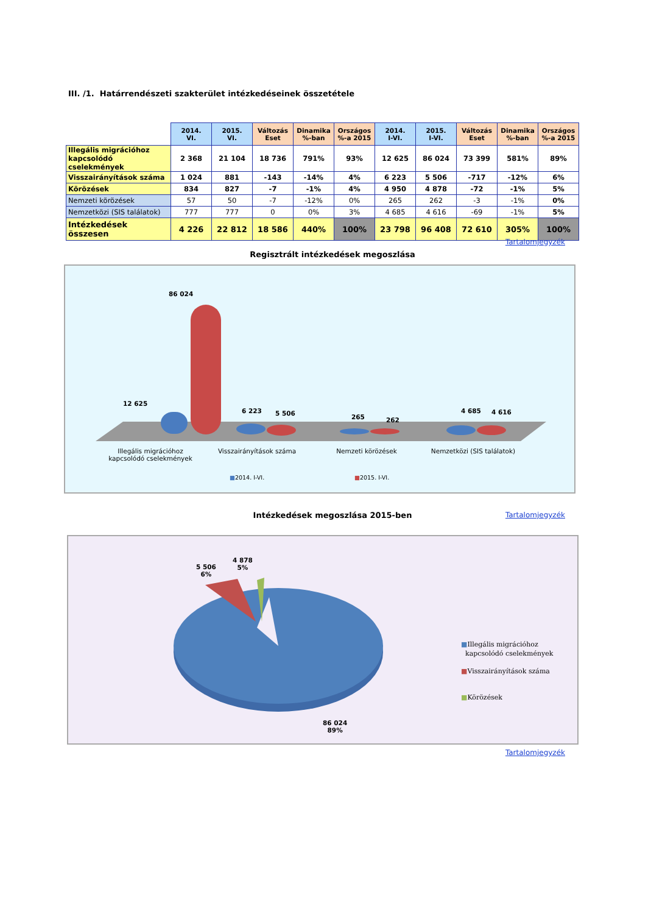III. /1. Határrendészeti szakterület intézkedéseinek összetétele
| | 2014. VI. | 2015. VI. | Változás Eset | Dinamika %-ban | Országos %-a 2015 | 2014. I-VI. | 2015. I-VI. | Változás Eset | Dinamika %-ban | Országos %-a 2015 |
| Illegális migrációhoz kapcsolódó cselekmények | 2 368 | 21 104 | 18 736 | 791% | 93% | 12 625 | 86 024 | 73 399 | 581% | 89% |
| Visszairányítások száma | 1 024 | 881 | -143 | -14% | 4% | 6 223 | 5 506 | -717 | -12% | 6% |
| Körözések | 834 | 827 | -7 | -1% | 4% | 4 950 | 4 878 | -72 | -1% | 5% |
| Nemzeti körözések | 57 | 50 | -7 | -12% | 0% | 265 | 262 | -3 | -1% | 0% |
| Nemzetközi (SIS találatok) | 777 | 777 | 0 | 0% | 3% | 4 685 | 4 616 | -69 | -1% | 5% |
| Intézkedések összesen | 4 226 | 22 812 | 18 586 | 440% | 100% | 23 798 | 96 408 | 72 610 | 305% | 100% |
Tartalomjegyzék
Regisztrált intézkedések megoszlása
86 024
12 625
6 223 5 506 265 262
4 685 4 616
Illegális migrációhoz kapcsolódó cselekmények
Visszairányítások száma Nemzeti körözések Nemzetközi (SIS találatok)
■2014. I-VI. ■2015. I-VI.
Intézkedések megoszlása 2015-ben Tartalomjegyzék
5 506
6%
4 878
5%
86 024
89%
■Illegális migrációhoz
kapcsolódó cselekmények
■Visszairányítások száma
■Körözések
Tartalomjegyzék